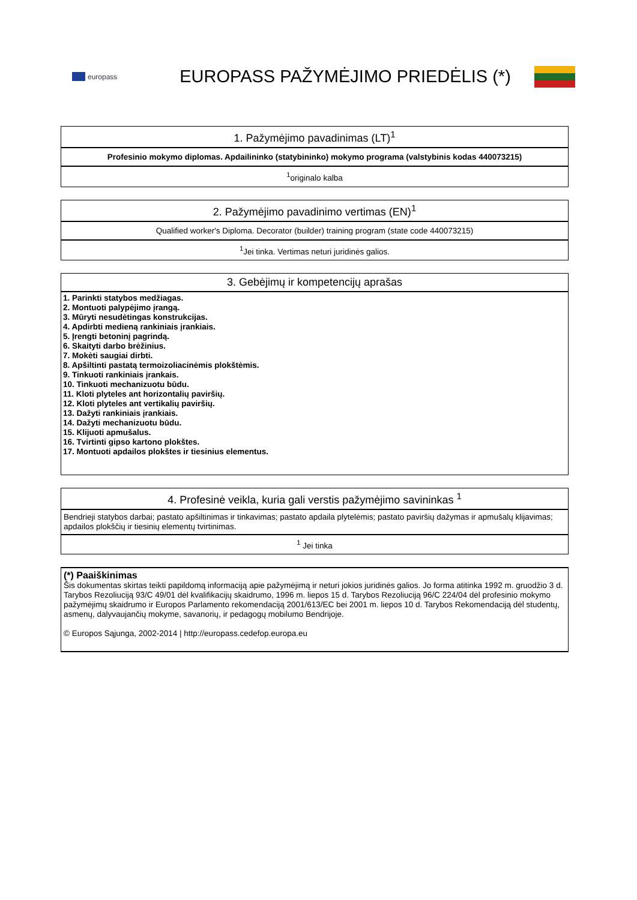europass
EUROPASS PAŽYMĖJIMO PRIEDĖLIS (*)
| 1. Pažymėjimo pavadinimas (LT)<sup>1</sup> |
| --- |
| Profesinio mokymo diplomas. Apdailininko (statybininko) mokymo programa (valstybinis kodas 440073215) |
| <sup>1</sup> originalo kalba |
| 2. Pažymėjimo pavadinimo vertimas (EN)<sup>1</sup> |
| --- |
| Qualified worker's Diploma. Decorator (builder) training program (state code 440073215) |
| <sup>1</sup> Jei tinka. Vertimas neturi juridinės galios. |
| 3. Gebėjimų ir kompetencijų aprašas |
| --- |
| 1. Parinkti statybos medžiagas. 2. Montuoti palypėjimo įrangą. 3. Mūryti nesudėtingas konstrukcijas. 4. Apdirbti medieną rankiniais įrankiais. 5. Įrengti betoninį pagrindą. 6. Skaityti darbo brėžinius. 7. Mokėti saugiai dirbti. 8. Apšiltinti pastatą termoizoliacinėmis plokštėmis. 9. Tinkuoti rankiniais įrankais. 10. Tinkuoti mechanizuotu būdu. 11. Kloti plyteles ant horizontalių paviršių. 12. Kloti plyteles ant vertikalių paviršių. 13. Dažyti rankiniais įrankiais. 14. Dažyti mechanizuotu būdu. 15. Klijuoti apmušalus. 16. Tvirtinti gipso kartono plokštes. 17. Montuoti apdailos plokštes ir tiesinius elementus. |
| 4. Profesinė veikla, kuria gali verstis pažymėjimo savininkas <sup>1</sup> |
| --- |
| Bendrieji statybos darbai; pastato apšiltinimas ir tinkavimas; pastato apdaila plytelėmis; pastato paviršių dažymas ir apmušalų klijavimas; apdailos plokščių ir tiesinių elementų tvirtinimas. |
| <sup>1</sup> Jei tinka |
| (*) Paaiškinimas Šis dokumentas skirtas teikti papildomą informaciją apie pažymėjimą ir neturi jokios juridinės galios. Jo forma atitinka 1992 m. gruodžio 3 d. Tarybos Rezoliuciją 93/C 49/01 dėl kvalifikacijų skaidrumo, 1996 m. liepos 15 d. Tarybos Rezoliuciją 96/C 224/04 dėl profesinio mokymo pažymėjimų skaidrumo ir Europos Parlamento rekomendaciją 2001/613/EC bei 2001 m. liepos 10 d. Tarybos Rekomendaciją dėl studentų, asmenų, dalyvaujančių mokyme, savanorių, ir pedagogų mobilumo Bendrijoje. © Europos Sąjunga, 2002-2014 / http://europass.cedefop.europa.eu |